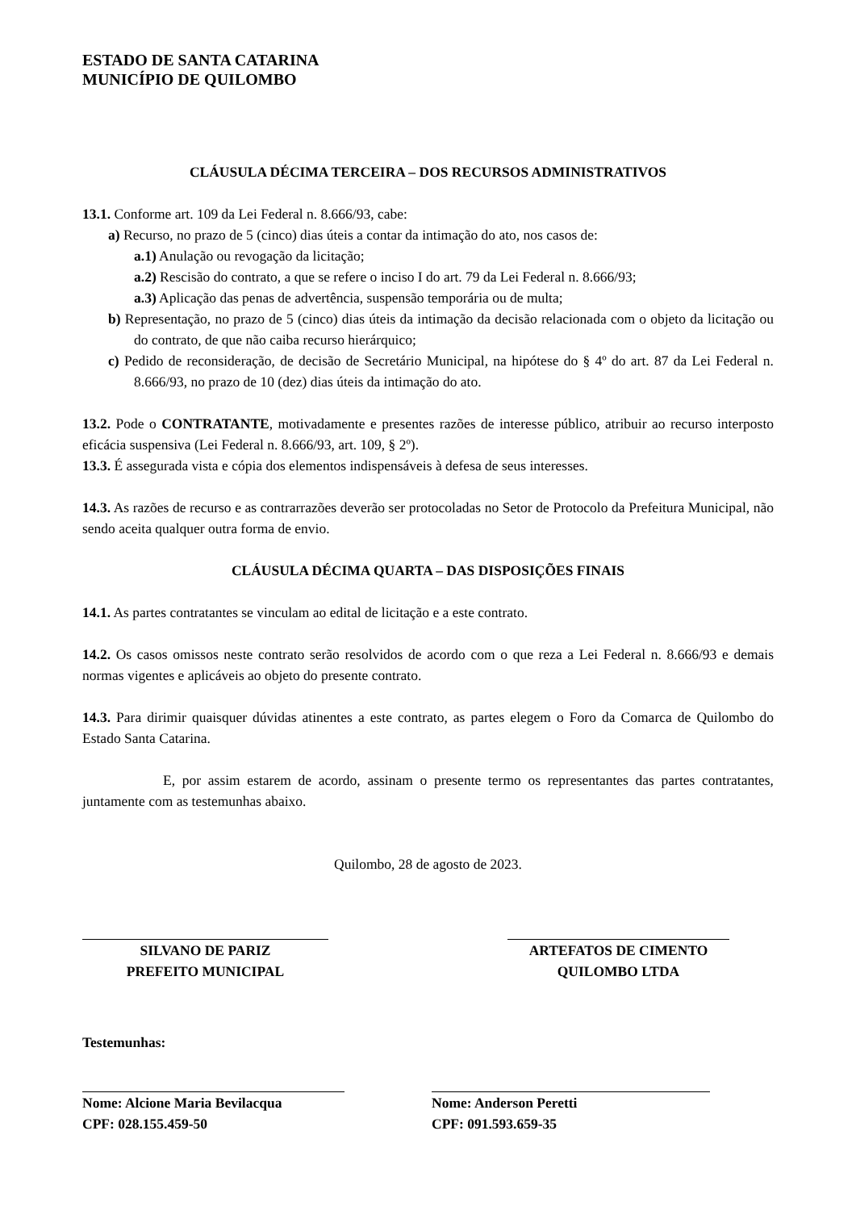ESTADO DE SANTA CATARINA
MUNICÍPIO DE QUILOMBO
CLÁUSULA DÉCIMA TERCEIRA – DOS RECURSOS ADMINISTRATIVOS
13.1. Conforme art. 109 da Lei Federal n. 8.666/93, cabe:
a) Recurso, no prazo de 5 (cinco) dias úteis a contar da intimação do ato, nos casos de:
a.1) Anulação ou revogação da licitação;
a.2) Rescisão do contrato, a que se refere o inciso I do art. 79 da Lei Federal n. 8.666/93;
a.3) Aplicação das penas de advertência, suspensão temporária ou de multa;
b) Representação, no prazo de 5 (cinco) dias úteis da intimação da decisão relacionada com o objeto da licitação ou do contrato, de que não caiba recurso hierárquico;
c) Pedido de reconsideração, de decisão de Secretário Municipal, na hipótese do § 4º do art. 87 da Lei Federal n. 8.666/93, no prazo de 10 (dez) dias úteis da intimação do ato.
13.2. Pode o CONTRATANTE, motivadamente e presentes razões de interesse público, atribuir ao recurso interposto eficácia suspensiva (Lei Federal n. 8.666/93, art. 109, § 2º).
13.3. É assegurada vista e cópia dos elementos indispensáveis à defesa de seus interesses.
14.3. As razões de recurso e as contrarrazões deverão ser protocoladas no Setor de Protocolo da Prefeitura Municipal, não sendo aceita qualquer outra forma de envio.
CLÁUSULA DÉCIMA QUARTA – DAS DISPOSIÇÕES FINAIS
14.1. As partes contratantes se vinculam ao edital de licitação e a este contrato.
14.2. Os casos omissos neste contrato serão resolvidos de acordo com o que reza a Lei Federal n. 8.666/93 e demais normas vigentes e aplicáveis ao objeto do presente contrato.
14.3. Para dirimir quaisquer dúvidas atinentes a este contrato, as partes elegem o Foro da Comarca de Quilombo do Estado Santa Catarina.
E, por assim estarem de acordo, assinam o presente termo os representantes das partes contratantes, juntamente com as testemunhas abaixo.
Quilombo, 28 de agosto de 2023.
SILVANO DE PARIZ
PREFEITO MUNICIPAL
ARTEFATOS DE CIMENTO
QUILOMBO LTDA
Testemunhas:
Nome: Alcione Maria Bevilacqua
CPF: 028.155.459-50
Nome: Anderson Peretti
CPF: 091.593.659-35